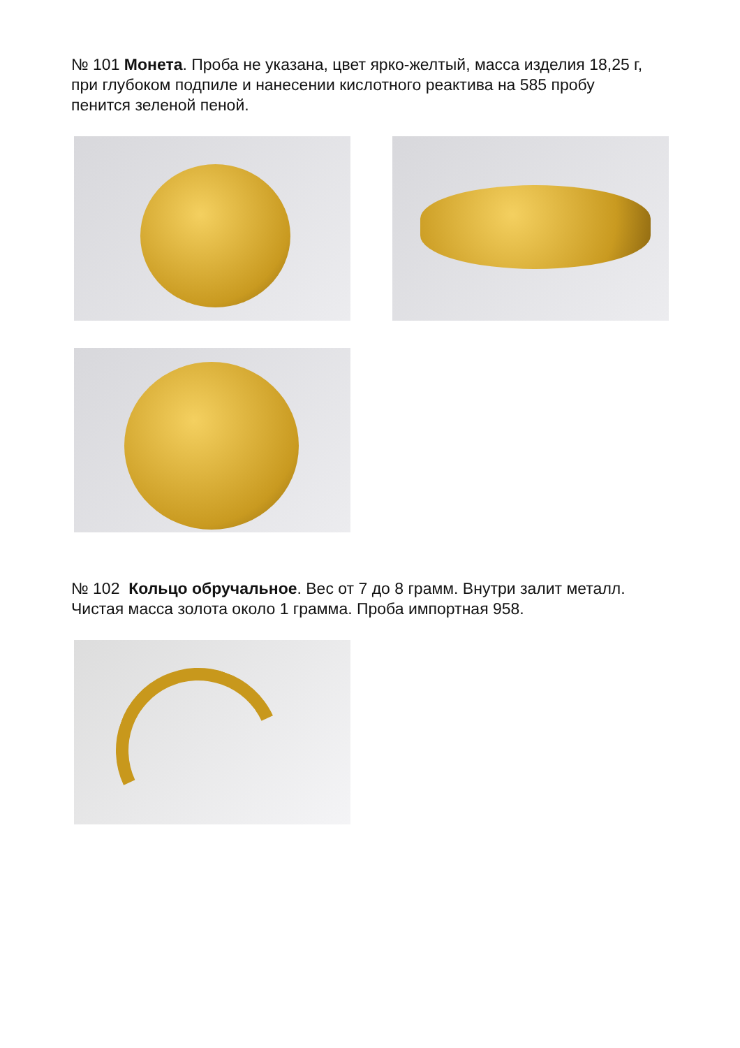№ 101 Монета. Проба не указана, цвет ярко-желтый, масса изделия 18,25 г, при глубоком подпиле и нанесении кислотного реактива на 585 пробу пенится зеленой пеной.
№ 102 Кольцо обручальное. Вес от 7 до 8 грамм. Внутри залит металл. Чистая масса золота около 1 грамма. Проба импортная 958.